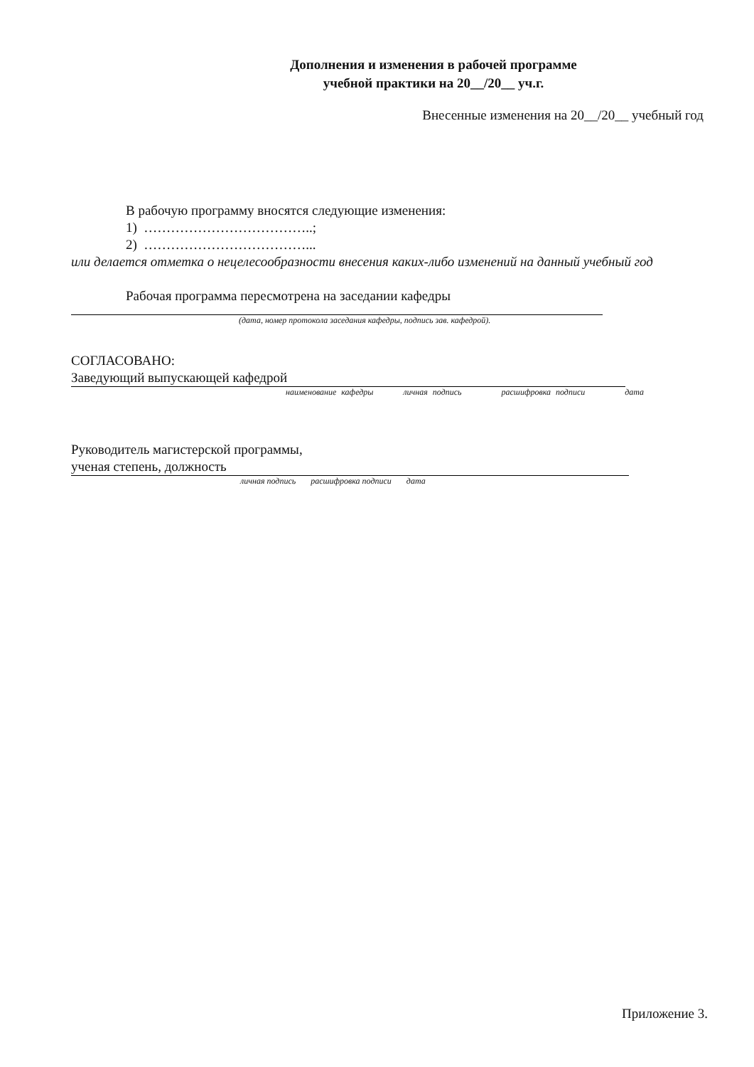Дополнения и изменения в рабочей программе
учебной практики на 20__/20__ уч.г.
Внесенные изменения на 20__/20__ учебный год
В рабочую программу вносятся следующие изменения:
1) ………………………………..;
2) ………………………………...
или делается отметка о нецелесообразности внесения каких-либо изменений на данный учебный год
Рабочая программа пересмотрена на заседании кафедры
(дата, номер протокола заседания кафедры, подпись зав. кафедрой).
СОГЛАСОВАНО:
Заведующий выпускающей кафедрой
наименование кафедры личная подпись расшифровка подписи дата
Руководитель магистерской программы,
ученая степень, должность
личная подпись расшифровка подписи дата
Приложение 3.